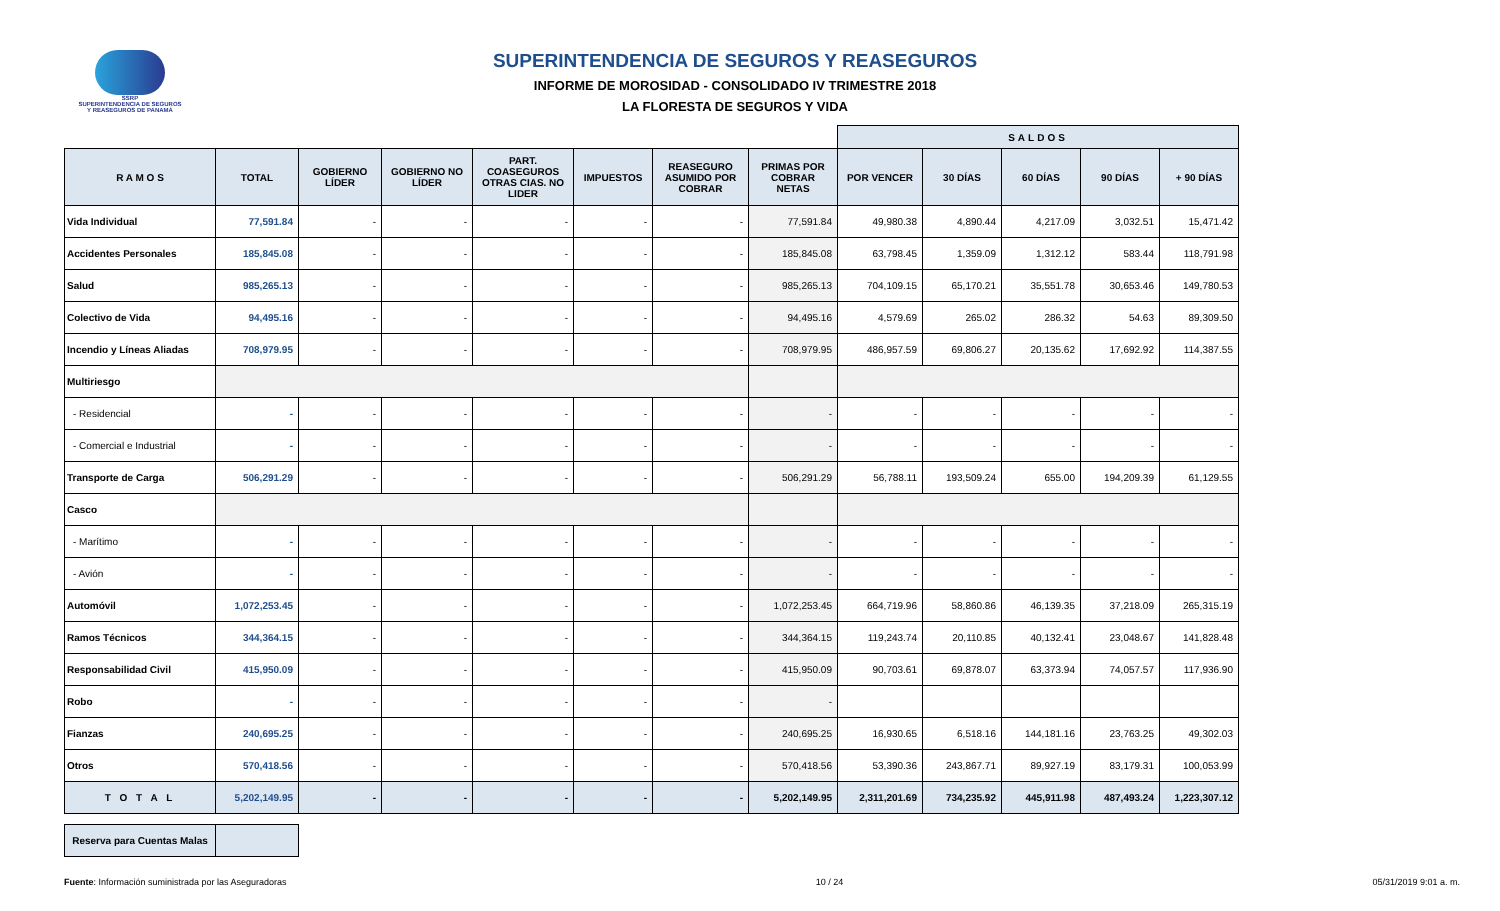SSRP
SUPERINTENDENCIA DE SEGUROS
Y REASEGUROS DE PANAMÁ
SUPERINTENDENCIA DE SEGUROS Y REASEGUROS
INFORME DE MOROSIDAD - CONSOLIDADO IV TRIMESTRE 2018
LA FLORESTA DE SEGUROS Y VIDA
| | | | | | | | | SALDOS | | | | |
| R A M O S | TOTAL | GOBIERNO LÍDER | GOBIERNO NO LÍDER | PART. COASEGUROS OTRAS CIAS. NO LIDER | IMPUESTOS | REASEGURO ASUMIDO POR COBRAR | PRIMAS POR COBRAR NETAS | POR VENCER | 30 DÍAS | 60 DÍAS | 90 DÍAS | + 90 DÍAS |
| Vida Individual | 77,591.84 | - | - | - | - | - | 77,591.84 | 49,980.38 | 4,890.44 | 4,217.09 | 3,032.51 | 15,471.42 |
| Accidentes Personales | 185,845.08 | - | - | - | - | - | 185,845.08 | 63,798.45 | 1,359.09 | 1,312.12 | 583.44 | 118,791.98 |
| Salud | 985,265.13 | - | - | - | - | - | 985,265.13 | 704,109.15 | 65,170.21 | 35,551.78 | 30,653.46 | 149,780.53 |
| Colectivo de Vida | 94,495.16 | - | - | - | - | - | 94,495.16 | 4,579.69 | 265.02 | 286.32 | 54.63 | 89,309.50 |
| Incendio y Líneas Aliadas | 708,979.95 | - | - | - | - | - | 708,979.95 | 486,957.59 | 69,806.27 | 20,135.62 | 17,692.92 | 114,387.55 |
| Multiriesgo | | | | | | | | | | | | |
| - Residencial | - | - | - | - | - | - | - | - | - | - | - | - |
| - Comercial e Industrial | - | - | - | - | - | - | - | - | - | - | - | - |
| Transporte de Carga | 506,291.29 | - | - | - | - | - | 506,291.29 | 56,788.11 | 193,509.24 | 655.00 | 194,209.39 | 61,129.55 |
| Casco | | | | | | | | | | | | |
| - Marítimo | - | - | - | - | - | - | - | - | - | - | - | - |
| - Avión | - | - | - | - | - | - | - | - | - | - | - | - |
| Automóvil | 1,072,253.45 | - | - | - | - | - | 1,072,253.45 | 664,719.96 | 58,860.86 | 46,139.35 | 37,218.09 | 265,315.19 |
| Ramos Técnicos | 344,364.15 | - | - | - | - | - | 344,364.15 | 119,243.74 | 20,110.85 | 40,132.41 | 23,048.67 | 141,828.48 |
| Responsabilidad Civil | 415,950.09 | - | - | - | - | - | 415,950.09 | 90,703.61 | 69,878.07 | 63,373.94 | 74,057.57 | 117,936.90 |
| Robo | - | - | - | - | - | - | - | | | | | |
| Fianzas | 240,695.25 | - | - | - | - | - | 240,695.25 | 16,930.65 | 6,518.16 | 144,181.16 | 23,763.25 | 49,302.03 |
| Otros | 570,418.56 | - | - | - | - | - | 570,418.56 | 53,390.36 | 243,867.71 | 89,927.19 | 83,179.31 | 100,053.99 |
| T O T A L | 5,202,149.95 | - | - | - | - | - | 5,202,149.95 | 2,311,201.69 | 734,235.92 | 445,911.98 | 487,493.24 | 1,223,307.12 |
| Reserva para Cuentas Malas | |
Fuente: Información suministrada por las Aseguradoras 10 / 24 05/31/2019 9:01 a. m.